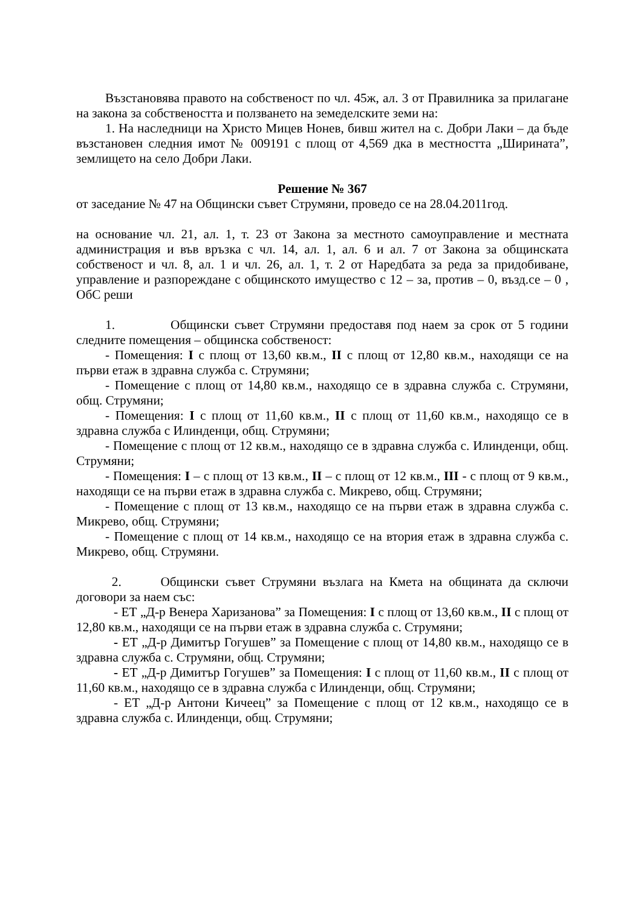Възстановява правото на собственост по чл. 45ж, ал. 3 от Правилника за прилагане на закона за собствеността и ползването на земеделските земи на:
1. На наследници на Христо Мицев Нонев, бивш жител на с. Добри Лаки – да бъде възстановен следния имот № 009191 с площ от 4,569 дка в местността „Ширината”, землището на село Добри Лаки.
Решение № 367
от заседание № 47 на Общински съвет Струмяни, проведо се на 28.04.2011год.
на основание чл. 21, ал. 1, т. 23 от Закона за местното самоуправление и местната администрация и във връзка с чл. 14, ал. 1, ал. 6 и ал. 7 от Закона за общинската собственост и чл. 8, ал. 1 и чл. 26, ал. 1, т. 2 от Наредбата за реда за придобиване, управление и разпореждане с общинското имущество с 12 – за, против – 0, възд.се – 0 , ОбС реши
1. Общински съвет Струмяни предоставя под наем за срок от 5 години следните помещения – общинска собственост:
- Помещения: I с площ от 13,60 кв.м., II с площ от 12,80 кв.м., находящи се на първи етаж в здравна служба с. Струмяни;
- Помещение с площ от 14,80 кв.м., находящо се в здравна служба с. Струмяни, общ. Струмяни;
- Помещения: I с площ от 11,60 кв.м., II с площ от 11,60 кв.м., находящо се в здравна служба с Илинденци, общ. Струмяни;
- Помещение с площ от 12 кв.м., находящо се в здравна служба с. Илинденци, общ. Струмяни;
- Помещения: I – с площ от 13 кв.м., II – с площ от 12 кв.м., III - с площ от 9 кв.м., находящи се на първи етаж в здравна служба с. Микрево, общ. Струмяни;
- Помещение с площ от 13 кв.м., находящо се на първи етаж в здравна служба с. Микрево, общ. Струмяни;
- Помещение с площ от 14 кв.м., находящо се на втория етаж в здравна служба с. Микрево, общ. Струмяни.
2. Общински съвет Струмяни възлага на Кмета на общината да сключи договори за наем със:
- ЕТ „Д-р Венера Харизанова” за Помещения: I с площ от 13,60 кв.м., II с площ от 12,80 кв.м., находящи се на първи етаж в здравна служба с. Струмяни;
- ЕТ „Д-р Димитър Гогушев” за Помещение с площ от 14,80 кв.м., находящо се в здравна служба с. Струмяни, общ. Струмяни;
- ЕТ „Д-р Димитър Гогушев” за Помещения: I с площ от 11,60 кв.м., II с площ от 11,60 кв.м., находящо се в здравна служба с Илинденци, общ. Струмяни;
- ЕТ „Д-р Антони Кичеец” за Помещение с площ от 12 кв.м., находящо се в здравна служба с. Илинденци, общ. Струмяни;